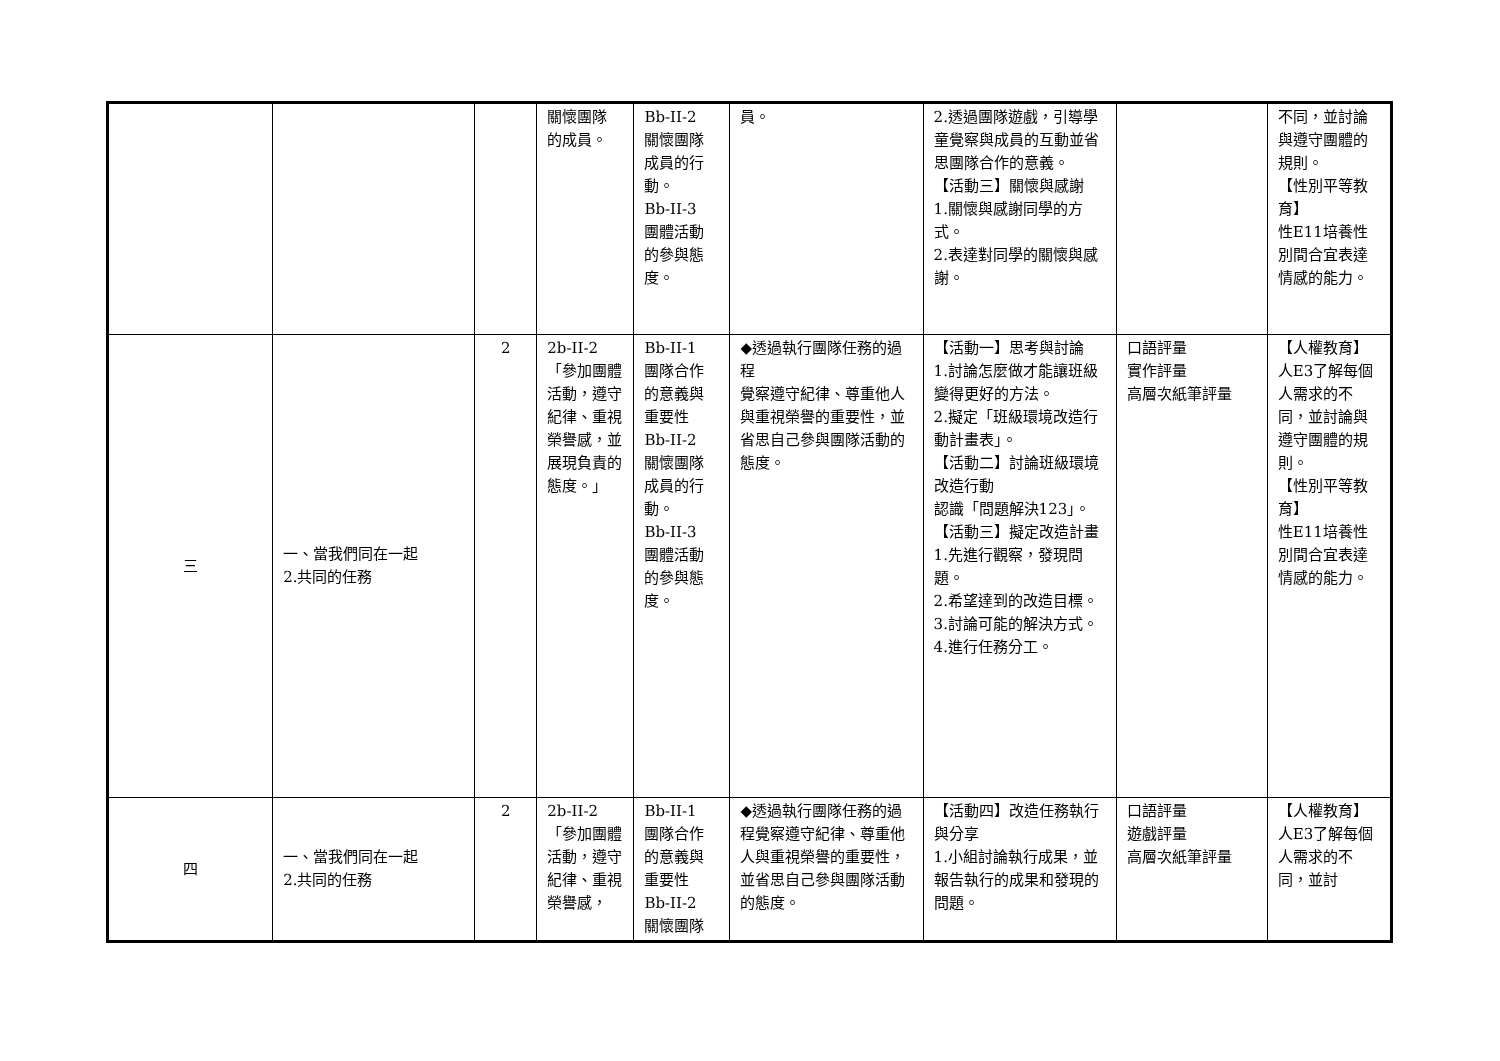| | | | 關懷團隊 的成員。 | Bb-II-2 關懷團隊 成員的行 動。 Bb-II-3 團體活動 的參與態 度。 | 員。 | 2.透過團隊遊戲，引導學童覺察與成員的互動並省思團隊合作的意義。 【活動三】關懷與感謝 1.關懷與感謝同學的方式。 2.表達對同學的關懷與感謝。 | | 不同，並討論與遵守團體的規則。 【性別平等教育】 性E11培養性別間合宜表達情感的能力。 |
| 三 | 一、當我們同在一起 2.共同的任務 | 2 | 2b-II-2 「參加團體活動，遵守紀律、重視榮譽感，並展現負責的態度。」 | Bb-II-1 團隊合作 的意義與 重要性 Bb-II-2 關懷團隊 成員的行 動。 Bb-II-3 團體活動 的參與態 度。 | ◆透過執行團隊任務的過程 覺察遵守紀律、尊重他人與重視榮譽的重要性，並省思自己參與團隊活動的態度。 | 【活動一】思考與討論 1.討論怎麼做才能讓班級變得更好的方法。 2.擬定「班級環境改造行動計畫表」。 【活動二】討論班級環境改造行動 認識「問題解決123」。 【活動三】擬定改造計畫 1.先進行觀察，發現問題。 2.希望達到的改造目標。 3.討論可能的解決方式。 4.進行任務分工。 | 口語評量 實作評量 高層次紙筆評量 | 【人權教育】 人E3了解每個人需求的不同，並討論與遵守團體的規則。 【性別平等教育】 性E11培養性別間合宜表達情感的能力。 |
| 四 | 一、當我們同在一起 2.共同的任務 | 2 | 2b-II-2 「參加團體活動，遵守紀律、重視榮譽感， | Bb-II-1 團隊合作 的意義與 重要性 Bb-II-2 關懷團隊 | ◆透過執行團隊任務的過程覺察遵守紀律、尊重他人與重視榮譽的重要性，並省思自己參與團隊活動的態度。 | 【活動四】改造任務執行與分享 1.小組討論執行成果，並報告執行的成果和發現的問題。 | 口語評量 遊戲評量 高層次紙筆評量 | 【人權教育】 人E3了解每個人需求的不同，並討 |